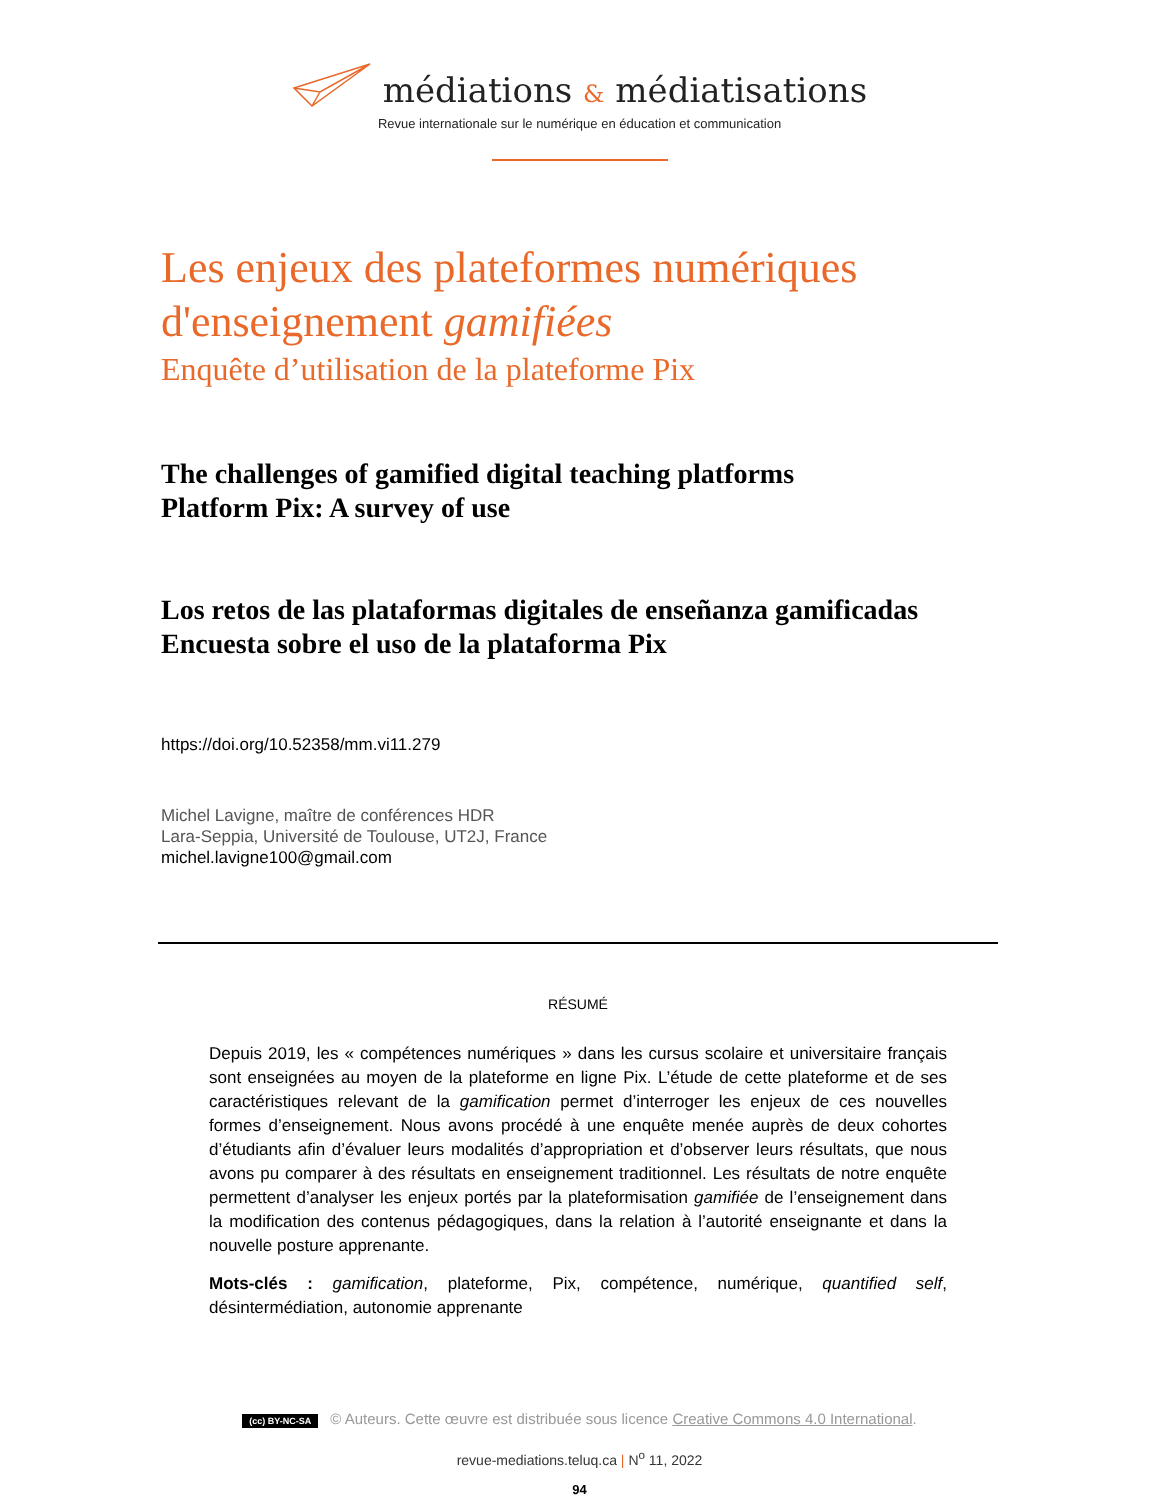médiations & médiatisations
Revue internationale sur le numérique en éducation et communication
Les enjeux des plateformes numériques d'enseignement gamifiées
Enquête d’utilisation de la plateforme Pix
The challenges of gamified digital teaching platforms
Platform Pix: A survey of use
Los retos de las plataformas digitales de enseñanza gamificadas
Encuesta sobre el uso de la plataforma Pix
https://doi.org/10.52358/mm.vi11.279
Michel Lavigne, maître de conférences HDR
Lara-Seppia, Université de Toulouse, UT2J, France
michel.lavigne100@gmail.com
RÉSUMÉ
Depuis 2019, les « compétences numériques » dans les cursus scolaire et universitaire français sont enseignées au moyen de la plateforme en ligne Pix. L’étude de cette plateforme et de ses caractéristiques relevant de la gamification permet d’interroger les enjeux de ces nouvelles formes d’enseignement. Nous avons procédé à une enquête menée auprès de deux cohortes d’étudiants afin d’évaluer leurs modalités d’appropriation et d’observer leurs résultats, que nous avons pu comparer à des résultats en enseignement traditionnel. Les résultats de notre enquête permettent d’analyser les enjeux portés par la plateformisation gamifiée de l’enseignement dans la modification des contenus pédagogiques, dans la relation à l’autorité enseignante et dans la nouvelle posture apprenante.
Mots-clés : gamification, plateforme, Pix, compétence, numérique, quantified self, désintermédiation, autonomie apprenante
(cc) BY-NC-SA © Auteurs. Cette œuvre est distribuée sous licence Creative Commons 4.0 International.
revue-mediations.teluq.ca | N<sup>o</sup> 11, 2022
94